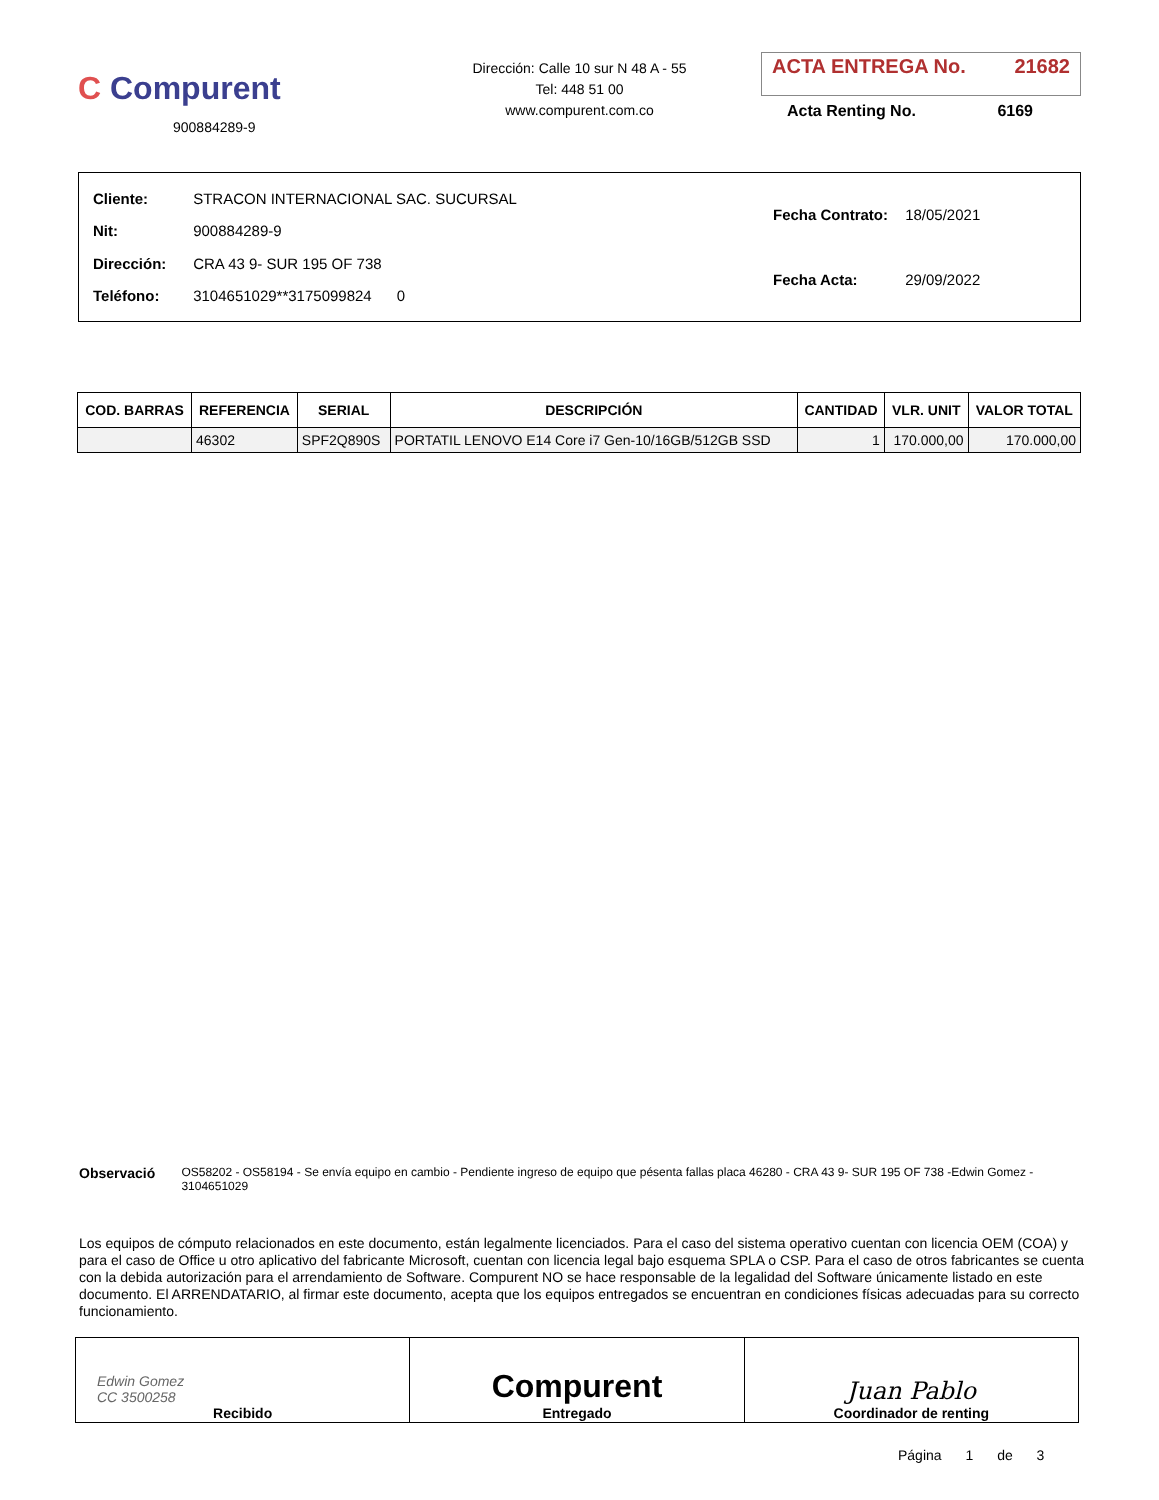C Compurent
900884289-9
Dirección: Calle 10 sur N 48 A - 55
Tel: 448 51 00
www.compurent.com.co
ACTA ENTREGA No. 21682
Acta Renting No. 6169
| Cliente: STRACON INTERNACIONAL SAC. SUCURSAL |
| Nit: 900884289-9 |
| Dirección: CRA 43 9- SUR 195 OF 738 |
| Teléfono: 3104651029**3175099824 0 |
| Fecha Contrato: 18/05/2021 |
| Fecha Acta: 29/09/2022 |
| COD. BARRAS | REFERENCIA | SERIAL | DESCRIPCIÓN | CANTIDAD | VLR. UNIT | VALOR TOTAL |
| --- | --- | --- | --- | --- | --- | --- |
| | 46302 | SPF2Q890S | PORTATIL LENOVO E14 Core i7 Gen-10/16GB/512GB SSD | 1 | 170.000,00 | 170.000,00 |
Observació
OS58202 - OS58194 - Se envía equipo en cambio - Pendiente ingreso de equipo que pésenta fallas placa 46280 - CRA 43 9- SUR 195 OF 738 -Edwin Gomez - 3104651029
Los equipos de cómputo relacionados en este documento, están legalmente licenciados. Para el caso del sistema operativo cuentan con licencia OEM (COA) y para el caso de Office u otro aplicativo del fabricante Microsoft, cuentan con licencia legal bajo esquema SPLA o CSP. Para el caso de otros fabricantes se cuenta con la debida autorización para el arrendamiento de Software. Compurent NO se hace responsable de la legalidad del Software únicamente listado en este documento. El ARRENDATARIO, al firmar este documento, acepta que los equipos entregados se encuentran en condiciones físicas adecuadas para su correcto funcionamiento.
| Edwin Gomez CC 3500258 Recibido | Compurent Entregado | Juan Pablo Coordinador de renting |
Página 1 de 3